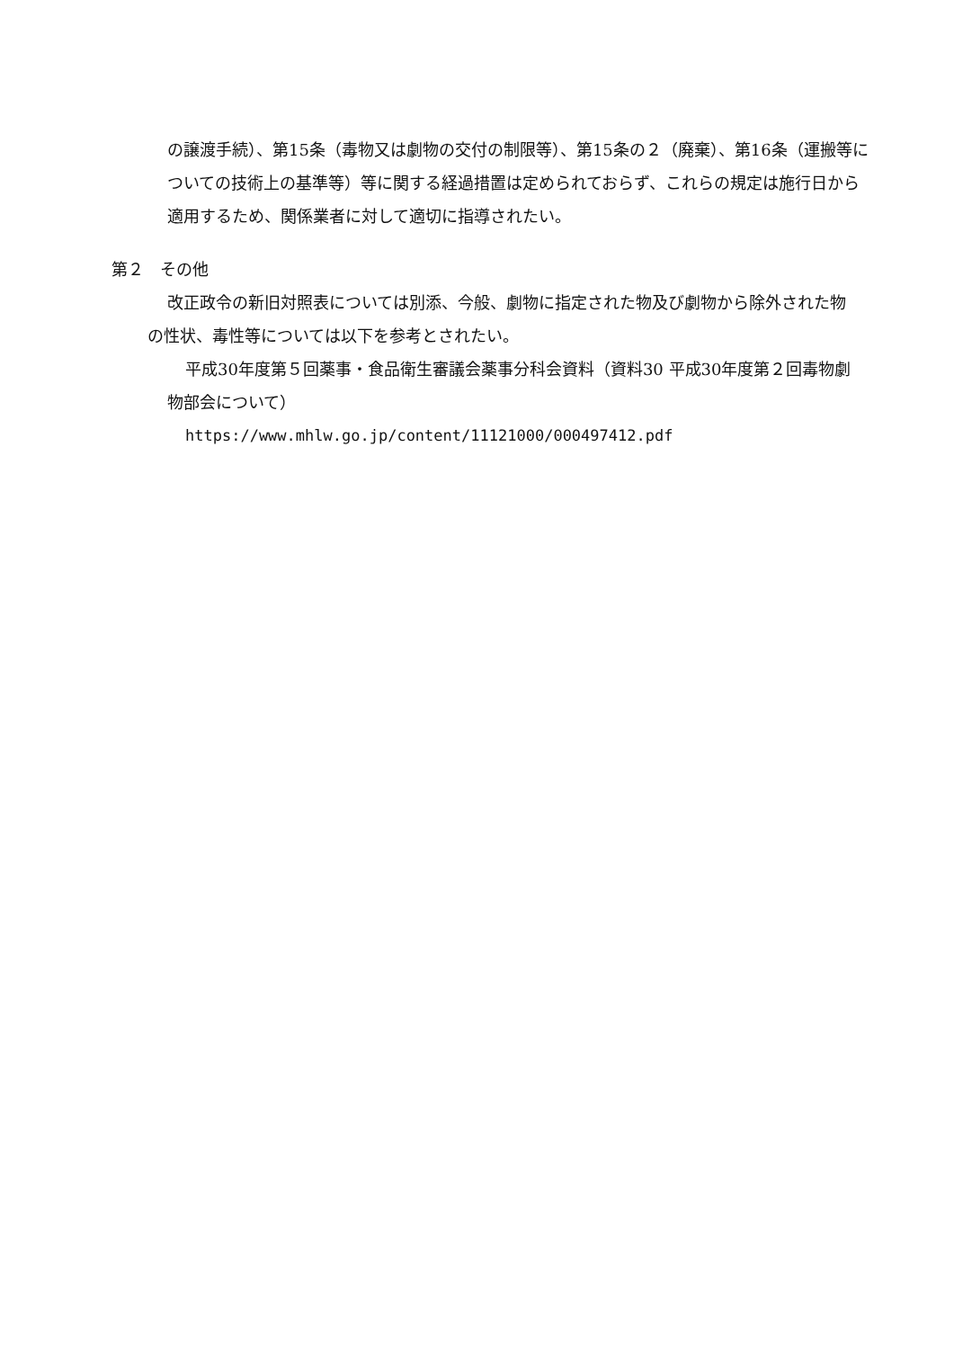の譲渡手続）、第15条（毒物又は劇物の交付の制限等）、第15条の２（廃棄）、第16条（運搬等についての技術上の基準等）等に関する経過措置は定められておらず、これらの規定は施行日から適用するため、関係業者に対して適切に指導されたい。
第２　その他
改正政令の新旧対照表については別添、今般、劇物に指定された物及び劇物から除外された物の性状、毒性等については以下を参考とされたい。
平成30年度第５回薬事・食品衛生審議会薬事分科会資料（資料30 平成30年度第２回毒物劇物部会について）
https://www.mhlw.go.jp/content/11121000/000497412.pdf